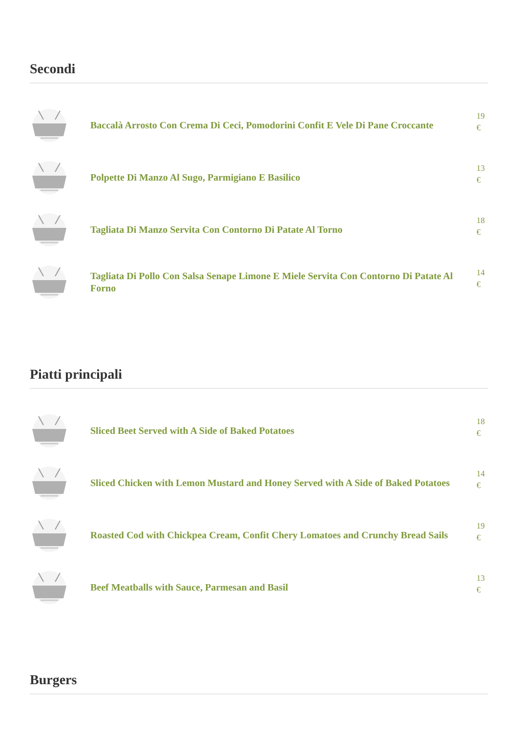Secondi
Baccalà Arrosto Con Crema Di Ceci, Pomodorini Confit E Vele Di Pane Croccante
19 €
Polpette Di Manzo Al Sugo, Parmigiano E Basilico
13 €
Tagliata Di Manzo Servita Con Contorno Di Patate Al Torno
18 €
Tagliata Di Pollo Con Salsa Senape Limone E Miele Servita Con Contorno Di Patate Al Forno
14 €
Piatti principali
Sliced Beet Served with A Side of Baked Potatoes
18 €
Sliced Chicken with Lemon Mustard and Honey Served with A Side of Baked Potatoes
14 €
Roasted Cod with Chickpea Cream, Confit Chery Lomatoes and Crunchy Bread Sails
19 €
Beef Meatballs with Sauce, Parmesan and Basil
13 €
Burgers